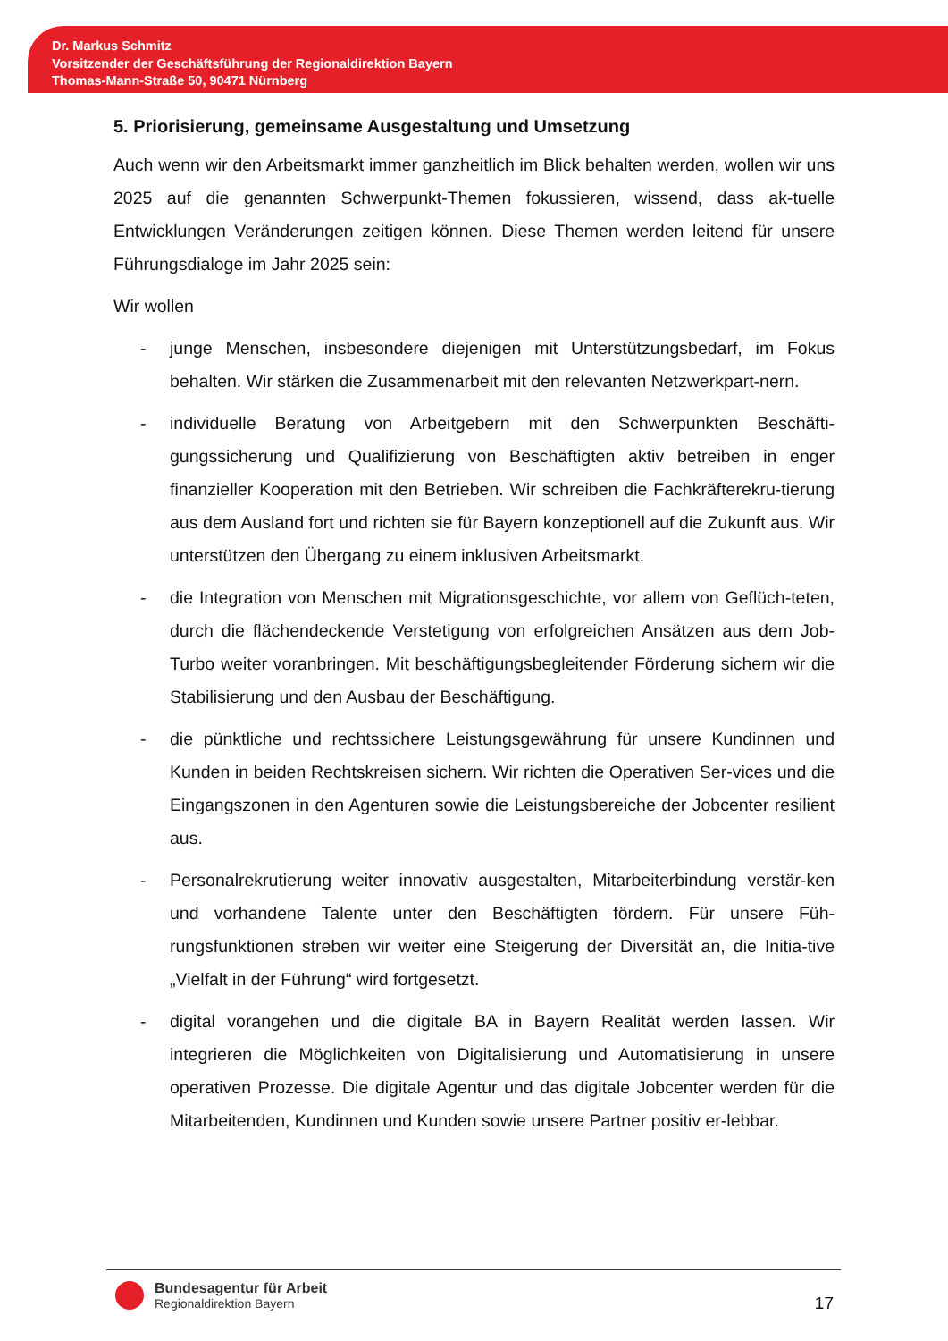Dr. Markus Schmitz
Vorsitzender der Geschäftsführung der Regionaldirektion Bayern
Thomas-Mann-Straße 50, 90471 Nürnberg
5. Priorisierung, gemeinsame Ausgestaltung und Umsetzung
Auch wenn wir den Arbeitsmarkt immer ganzheitlich im Blick behalten werden, wollen wir uns 2025 auf die genannten Schwerpunkt-Themen fokussieren, wissend, dass ak-tuelle Entwicklungen Veränderungen zeitigen können. Diese Themen werden leitend für unsere Führungsdialoge im Jahr 2025 sein:
Wir wollen
- junge Menschen, insbesondere diejenigen mit Unterstützungsbedarf, im Fokus behalten. Wir stärken die Zusammenarbeit mit den relevanten Netzwerkpart-nern.
- individuelle Beratung von Arbeitgebern mit den Schwerpunkten Beschäfti-gungssicherung und Qualifizierung von Beschäftigten aktiv betreiben in enger finanzieller Kooperation mit den Betrieben. Wir schreiben die Fachkräfterekru-tierung aus dem Ausland fort und richten sie für Bayern konzeptionell auf die Zukunft aus. Wir unterstützen den Übergang zu einem inklusiven Arbeitsmarkt.
- die Integration von Menschen mit Migrationsgeschichte, vor allem von Geflüch-teten, durch die flächendeckende Verstetigung von erfolgreichen Ansätzen aus dem Job-Turbo weiter voranbringen. Mit beschäftigungsbegleitender Förderung sichern wir die Stabilisierung und den Ausbau der Beschäftigung.
- die pünktliche und rechtssichere Leistungsgewährung für unsere Kundinnen und Kunden in beiden Rechtskreisen sichern. Wir richten die Operativen Ser-vices und die Eingangszonen in den Agenturen sowie die Leistungsbereiche der Jobcenter resilient aus.
- Personalrekrutierung weiter innovativ ausgestalten, Mitarbeiterbindung verstär-ken und vorhandene Talente unter den Beschäftigten fördern. Für unsere Füh-rungsfunktionen streben wir weiter eine Steigerung der Diversität an, die Initia-tive „Vielfalt in der Führung“ wird fortgesetzt.
- digital vorangehen und die digitale BA in Bayern Realität werden lassen. Wir integrieren die Möglichkeiten von Digitalisierung und Automatisierung in unsere operativen Prozesse. Die digitale Agentur und das digitale Jobcenter werden für die Mitarbeitenden, Kundinnen und Kunden sowie unsere Partner positiv er-lebbar.
Bundesagentur für Arbeit
Regionaldirektion Bayern
17